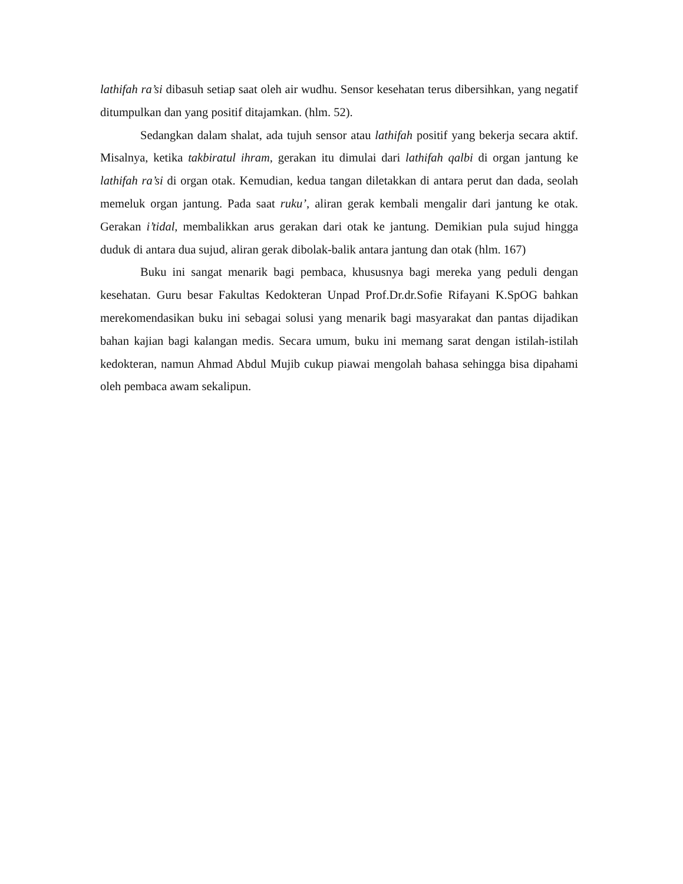lathifah ra’si dibasuh setiap saat oleh air wudhu. Sensor kesehatan terus dibersihkan, yang negatif ditumpulkan dan yang positif ditajamkan. (hlm. 52).
Sedangkan dalam shalat, ada tujuh sensor atau lathifah positif yang bekerja secara aktif. Misalnya, ketika takbiratul ihram, gerakan itu dimulai dari lathifah qalbi di organ jantung ke lathifah ra’si di organ otak. Kemudian, kedua tangan diletakkan di antara perut dan dada, seolah memeluk organ jantung. Pada saat ruku’, aliran gerak kembali mengalir dari jantung ke otak. Gerakan i’tidal, membalikkan arus gerakan dari otak ke jantung. Demikian pula sujud hingga duduk di antara dua sujud, aliran gerak dibolak-balik antara jantung dan otak (hlm. 167)
Buku ini sangat menarik bagi pembaca, khususnya bagi mereka yang peduli dengan kesehatan. Guru besar Fakultas Kedokteran Unpad Prof.Dr.dr.Sofie Rifayani K.SpOG bahkan merekomendasikan buku ini sebagai solusi yang menarik bagi masyarakat dan pantas dijadikan bahan kajian bagi kalangan medis. Secara umum, buku ini memang sarat dengan istilah-istilah kedokteran, namun Ahmad Abdul Mujib cukup piawai mengolah bahasa sehingga bisa dipahami oleh pembaca awam sekalipun.